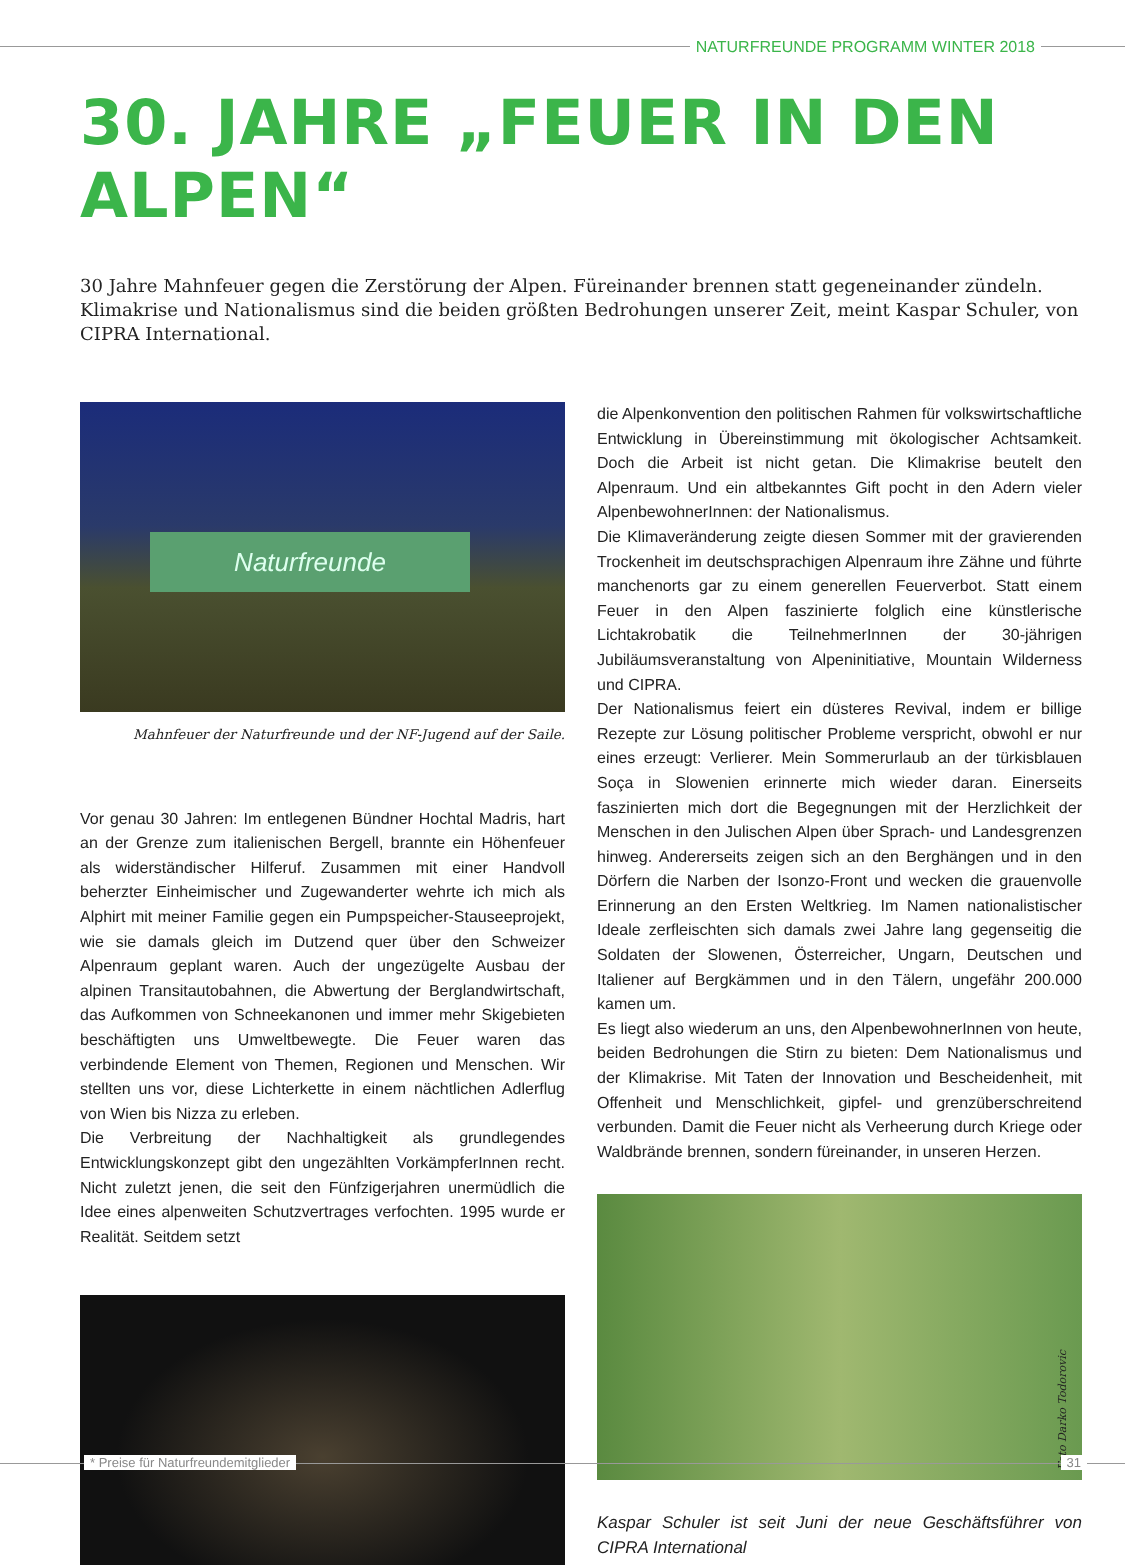NATURFREUNDE PROGRAMM WINTER 2018
30. JAHRE „FEUER IN DEN ALPEN“
30 Jahre Mahnfeuer gegen die Zerstörung der Alpen. Füreinander brennen statt gegeneinander zündeln. Klimakrise und Nationalismus sind die beiden größten Bedrohungen unserer Zeit, meint Kaspar Schuler, von CIPRA International.
Naturfreunde
Mahnfeuer der Naturfreunde und der NF-Jugend auf der Saile.
Vor genau 30 Jahren: Im entlegenen Bündner Hochtal Madris, hart an der Grenze zum italienischen Bergell, brannte ein Höhenfeuer als widerständischer Hilferuf. Zusammen mit einer Handvoll beherzter Einheimischer und Zugewanderter wehrte ich mich als Alphirt mit meiner Familie gegen ein Pumpspeicher-Stauseeprojekt, wie sie damals gleich im Dutzend quer über den Schweizer Alpenraum geplant waren. Auch der ungezügelte Ausbau der alpinen Transitautobahnen, die Abwertung der Berglandwirtschaft, das Aufkommen von Schneekanonen und immer mehr Skigebieten beschäftigten uns Umweltbewegte. Die Feuer waren das verbindende Element von Themen, Regionen und Menschen. Wir stellten uns vor, diese Lichterkette in einem nächtlichen Adlerflug von Wien bis Nizza zu erleben.
Die Verbreitung der Nachhaltigkeit als grundlegendes Entwicklungskonzept gibt den ungezählten VorkämpferInnen recht. Nicht zuletzt jenen, die seit den Fünfzigerjahren unermüdlich die Idee eines alpenweiten Schutzvertrages verfochten. 1995 wurde er Realität. Seitdem setzt
die Alpenkonvention den politischen Rahmen für volkswirtschaftliche Entwicklung in Übereinstimmung mit ökologischer Achtsamkeit. Doch die Arbeit ist nicht getan. Die Klimakrise beutelt den Alpenraum. Und ein altbekanntes Gift pocht in den Adern vieler AlpenbewohnerInnen: der Nationalismus.
Die Klimaveränderung zeigte diesen Sommer mit der gravierenden Trockenheit im deutschsprachigen Alpenraum ihre Zähne und führte manchenorts gar zu einem generellen Feuerverbot. Statt einem Feuer in den Alpen faszinierte folglich eine künstlerische Lichtakrobatik die TeilnehmerInnen der 30-jährigen Jubiläumsveranstaltung von Alpeninitiative, Mountain Wilderness und CIPRA.
Der Nationalismus feiert ein düsteres Revival, indem er billige Rezepte zur Lösung politischer Probleme verspricht, obwohl er nur eines erzeugt: Verlierer. Mein Sommerurlaub an der türkisblauen Soça in Slowenien erinnerte mich wieder daran. Einerseits faszinierten mich dort die Begegnungen mit der Herzlichkeit der Menschen in den Julischen Alpen über Sprach- und Landesgrenzen hinweg. Andererseits zeigen sich an den Berghängen und in den Dörfern die Narben der Isonzo-Front und wecken die grauenvolle Erinnerung an den Ersten Weltkrieg. Im Namen nationalistischer Ideale zerfleischten sich damals zwei Jahre lang gegenseitig die Soldaten der Slowenen, Österreicher, Ungarn, Deutschen und Italiener auf Bergkämmen und in den Tälern, ungefähr 200.000 kamen um.
Es liegt also wiederum an uns, den AlpenbewohnerInnen von heute, beiden Bedrohungen die Stirn zu bieten: Dem Nationalismus und der Klimakrise. Mit Taten der Innovation und Bescheidenheit, mit Offenheit und Menschlichkeit, gipfel- und grenzüberschreitend verbunden. Damit die Feuer nicht als Verheerung durch Kriege oder Waldbrände brennen, sondern füreinander, in unseren Herzen.
Foto Darko Todorovic
Kaspar Schuler ist seit Juni der neue Geschäftsführer von CIPRA International
* Preise für Naturfreundemitglieder 31